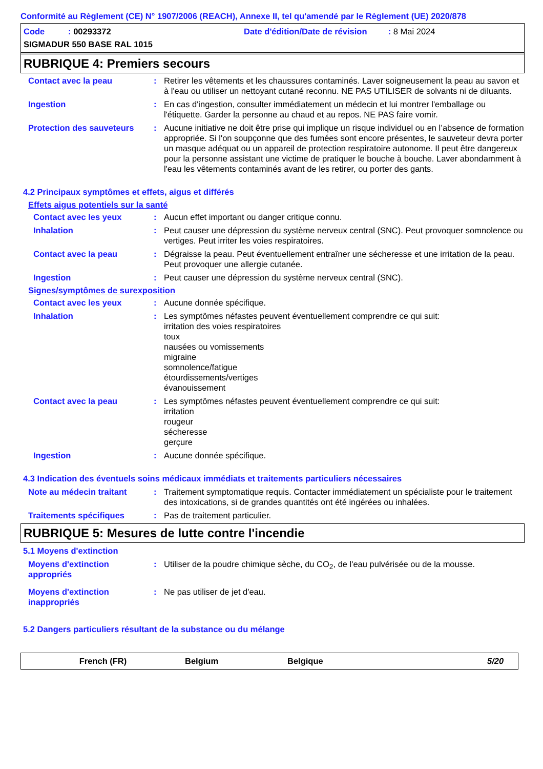Conformité au Règlement (CE) N° 1907/2006 (REACH), Annexe II, tel qu'amendé par le Règlement (UE) 2020/878
Code : 00293372
Date d'édition/Date de révision : 8 Mai 2024
SIGMADUR 550 BASE RAL 1015
RUBRIQUE 4: Premiers secours
Contact avec la peau : Retirer les vêtements et les chaussures contaminés. Laver soigneusement la peau au savon et à l'eau ou utiliser un nettoyant cutané reconnu. NE PAS UTILISER de solvants ni de diluants.
Ingestion : En cas d'ingestion, consulter immédiatement un médecin et lui montrer l'emballage ou l'étiquette. Garder la personne au chaud et au repos. NE PAS faire vomir.
Protection des sauveteurs
: Aucune initiative ne doit être prise qui implique un risque individuel ou en l’absence de formation appropriée. Si l'on soupçonne que des fumées sont encore présentes, le sauveteur devra porter un masque adéquat ou un appareil de protection respiratoire autonome. Il peut être dangereux pour la personne assistant une victime de pratiquer le bouche à bouche. Laver abondamment à l'eau les vêtements contaminés avant de les retirer, ou porter des gants.
4.2 Principaux symptômes et effets, aigus et différés
Effets aigus potentiels sur la santé
Contact avec les yeux : Aucun effet important ou danger critique connu.
Inhalation : Peut causer une dépression du système nerveux central (SNC). Peut provoquer somnolence ou vertiges. Peut irriter les voies respiratoires.
Contact avec la peau : Dégraisse la peau. Peut éventuellement entraîner une sécheresse et une irritation de la peau. Peut provoquer une allergie cutanée.
Ingestion : Peut causer une dépression du système nerveux central (SNC).
Signes/symptômes de surexposition
Contact avec les yeux : Aucune donnée spécifique.
Inhalation : Les symptômes néfastes peuvent éventuellement comprendre ce qui suit:
irritation des voies respiratoires
toux
nausées ou vomissements
migraine
somnolence/fatigue
étourdissements/vertiges
évanouissement
Contact avec la peau : Les symptômes néfastes peuvent éventuellement comprendre ce qui suit:
irritation
rougeur
sécheresse
gerçure
Ingestion : Aucune donnée spécifique.
4.3 Indication des éventuels soins médicaux immédiats et traitements particuliers nécessaires
Note au médecin traitant : Traitement symptomatique requis. Contacter immédiatement un spécialiste pour le traitement des intoxications, si de grandes quantités ont été ingérées ou inhalées.
Traitements spécifiques : Pas de traitement particulier.
RUBRIQUE 5: Mesures de lutte contre l'incendie
5.1 Moyens d'extinction
Moyens d'extinction appropriés
: Utiliser de la poudre chimique sèche, du CO<sub>2</sub>, de l'eau pulvérisée ou de la mousse.
Moyens d'extinction inappropriés
: Ne pas utiliser de jet d'eau.
5.2 Dangers particuliers résultant de la substance ou du mélange
French (FR) Belgium Belgique 5/20